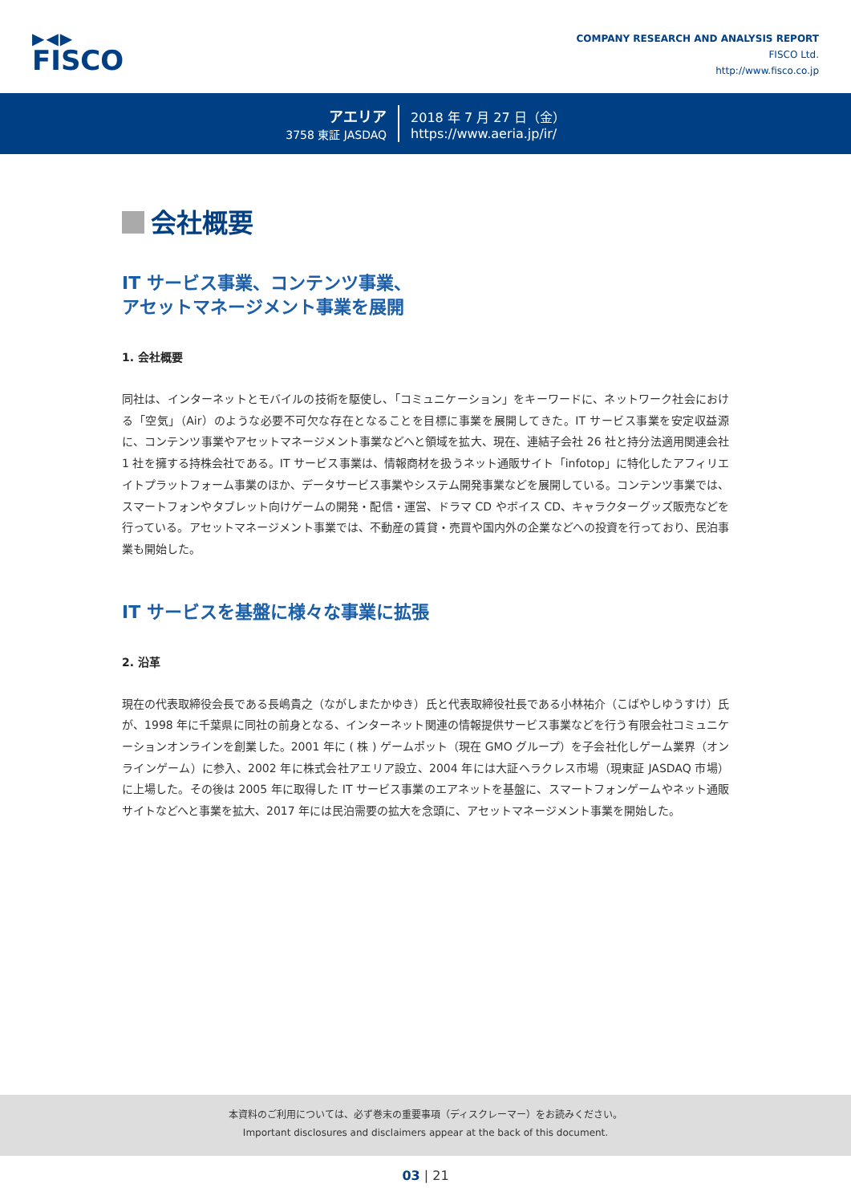▶◀▶
FISCO
COMPANY RESEARCH AND ANALYSIS REPORT
FISCO Ltd.
http://www.fisco.co.jp
アエリア
3758 東証 JASDAQ
2018 年 7 月 27 日（金）
https://www.aeria.jp/ir/
会社概要
IT サービス事業、コンテンツ事業、
アセットマネージメント事業を展開
1. 会社概要
同社は、インターネットとモバイルの技術を駆使し、「コミュニケーション」をキーワードに、ネットワーク社会における「空気」（Air）のような必要不可欠な存在となることを目標に事業を展開してきた。IT サービス事業を安定収益源に、コンテンツ事業やアセットマネージメント事業などへと領域を拡大、現在、連結子会社 26 社と持分法適用関連会社 1 社を擁する持株会社である。IT サービス事業は、情報商材を扱うネット通販サイト「infotop」に特化したアフィリエイトプラットフォーム事業のほか、データサービス事業やシステム開発事業などを展開している。コンテンツ事業では、スマートフォンやタブレット向けゲームの開発・配信・運営、ドラマ CD やボイス CD、キャラクターグッズ販売などを行っている。アセットマネージメント事業では、不動産の賃貸・売買や国内外の企業などへの投資を行っており、民泊事業も開始した。
IT サービスを基盤に様々な事業に拡張
2. 沿革
現在の代表取締役会長である長嶋貴之（ながしまたかゆき）氏と代表取締役社長である小林祐介（こばやしゆうすけ）氏が、1998 年に千葉県に同社の前身となる、インターネット関連の情報提供サービス事業などを行う有限会社コミュニケーションオンラインを創業した。2001 年に ( 株 ) ゲームポット（現在 GMO グループ）を子会社化しゲーム業界（オンラインゲーム）に参入、2002 年に株式会社アエリア設立、2004 年には大証ヘラクレス市場（現東証 JASDAQ 市場）に上場した。その後は 2005 年に取得した IT サービス事業のエアネットを基盤に、スマートフォンゲームやネット通販サイトなどへと事業を拡大、2017 年には民泊需要の拡大を念頭に、アセットマネージメント事業を開始した。
本資料のご利用については、必ず巻末の重要事項（ディスクレーマー）をお読みください。
Important disclosures and disclaimers appear at the back of this document.
03 | 21